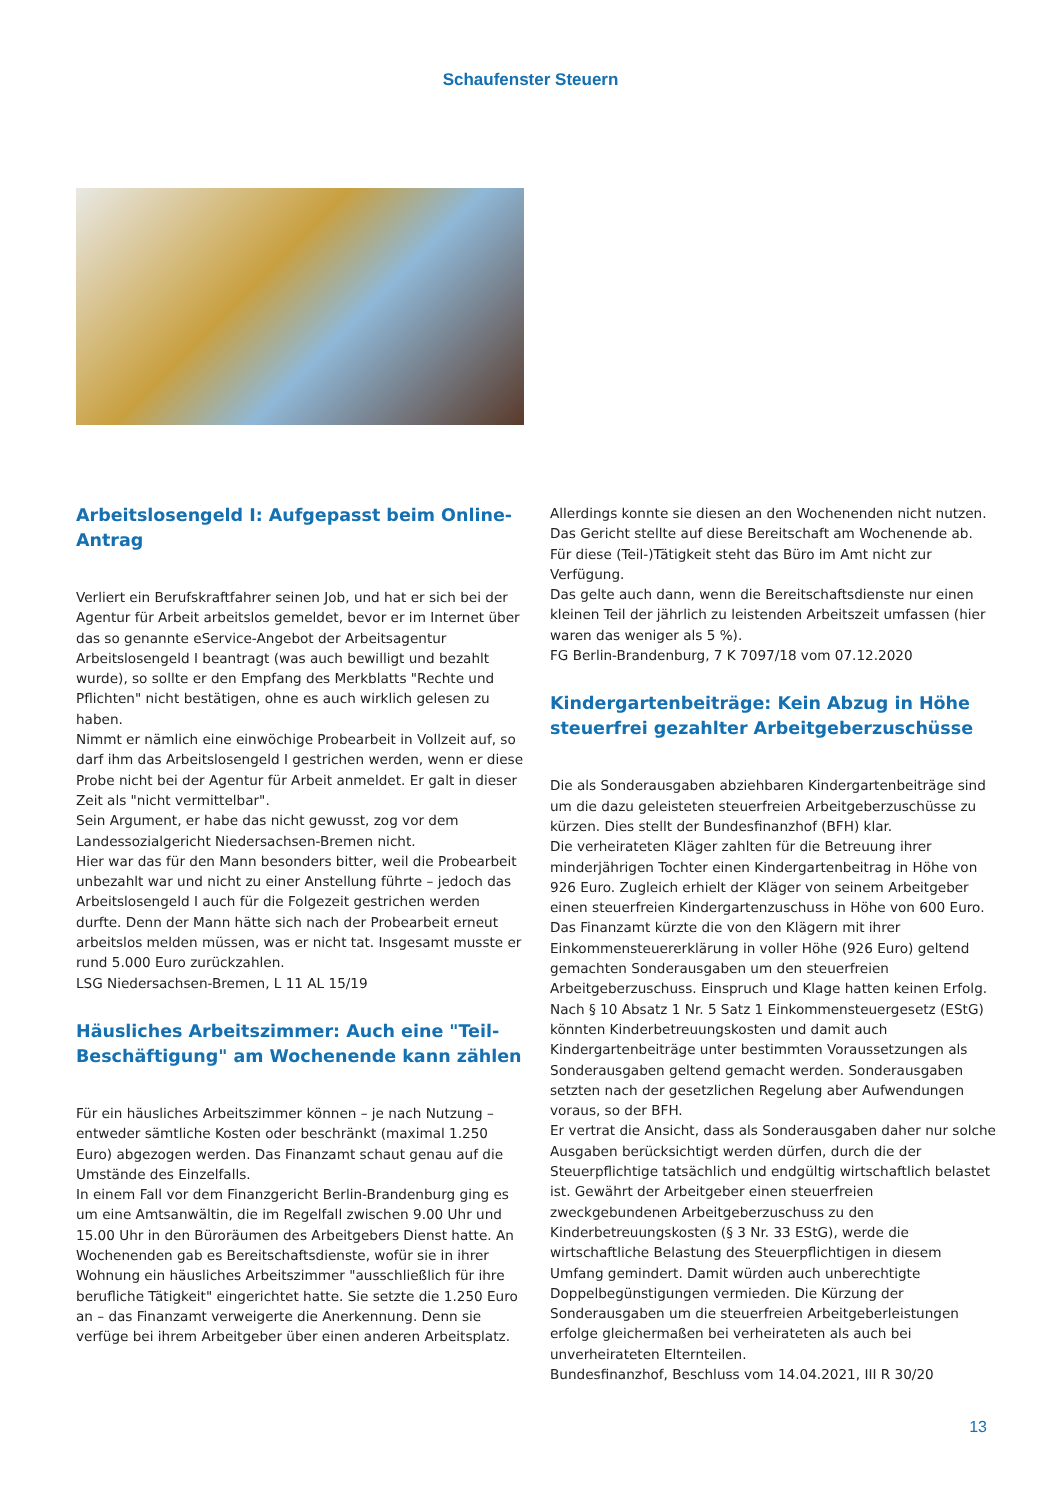Schaufenster Steuern
Arbeitslosengeld I: Aufgepasst beim Online-Antrag
Verliert ein Berufskraftfahrer seinen Job, und hat er sich bei der Agentur für Arbeit arbeitslos gemeldet, bevor er im Internet über das so genannte eService-Angebot der Arbeitsagentur Arbeitslosengeld I beantragt (was auch bewilligt und bezahlt wurde), so sollte er den Empfang des Merkblatts "Rechte und Pflichten" nicht bestätigen, ohne es auch wirklich gelesen zu haben.
Nimmt er nämlich eine einwöchige Probearbeit in Vollzeit auf, so darf ihm das Arbeitslosengeld I gestrichen werden, wenn er diese Probe nicht bei der Agentur für Arbeit anmeldet. Er galt in dieser Zeit als "nicht vermittelbar".
Sein Argument, er habe das nicht gewusst, zog vor dem Landessozialgericht Niedersachsen-Bremen nicht.
Hier war das für den Mann besonders bitter, weil die Probearbeit unbezahlt war und nicht zu einer Anstellung führte – jedoch das Arbeitslosengeld I auch für die Folgezeit gestrichen werden durfte. Denn der Mann hätte sich nach der Probearbeit erneut arbeitslos melden müssen, was er nicht tat. Insgesamt musste er rund 5.000 Euro zurückzahlen.
LSG Niedersachsen-Bremen, L 11 AL 15/19
Häusliches Arbeitszimmer: Auch eine "Teil-Beschäftigung" am Wochenende kann zählen
Für ein häusliches Arbeitszimmer können – je nach Nutzung – entweder sämtliche Kosten oder beschränkt (maximal 1.250 Euro) abgezogen werden. Das Finanzamt schaut genau auf die Umstände des Einzelfalls.
In einem Fall vor dem Finanzgericht Berlin-Brandenburg ging es um eine Amtsanwältin, die im Regelfall zwischen 9.00 Uhr und 15.00 Uhr in den Büroräumen des Arbeitgebers Dienst hatte. An Wochenenden gab es Bereitschaftsdienste, wofür sie in ihrer Wohnung ein häusliches Arbeitszimmer "ausschließlich für ihre berufliche Tätigkeit" eingerichtet hatte. Sie setzte die 1.250 Euro an – das Finanzamt verweigerte die Anerkennung. Denn sie verfüge bei ihrem Arbeitgeber über einen anderen Arbeitsplatz.
Allerdings konnte sie diesen an den Wochenenden nicht nutzen. Das Gericht stellte auf diese Bereitschaft am Wochenende ab. Für diese (Teil-)Tätigkeit steht das Büro im Amt nicht zur Verfügung.
Das gelte auch dann, wenn die Bereitschaftsdienste nur einen kleinen Teil der jährlich zu leistenden Arbeitszeit umfassen (hier waren das weniger als 5 %).
FG Berlin-Brandenburg, 7 K 7097/18 vom 07.12.2020
Kindergartenbeiträge: Kein Abzug in Höhe steuerfrei gezahlter Arbeitgeberzuschüsse
Die als Sonderausgaben abziehbaren Kindergartenbeiträge sind um die dazu geleisteten steuerfreien Arbeitgeberzuschüsse zu kürzen. Dies stellt der Bundesfinanzhof (BFH) klar.
Die verheirateten Kläger zahlten für die Betreuung ihrer minderjährigen Tochter einen Kindergartenbeitrag in Höhe von 926 Euro. Zugleich erhielt der Kläger von seinem Arbeitgeber einen steuerfreien Kindergartenzuschuss in Höhe von 600 Euro. Das Finanzamt kürzte die von den Klägern mit ihrer Einkommensteuererklärung in voller Höhe (926 Euro) geltend gemachten Sonderausgaben um den steuerfreien Arbeitgeberzuschuss. Einspruch und Klage hatten keinen Erfolg.
Nach § 10 Absatz 1 Nr. 5 Satz 1 Einkommensteuergesetz (EStG) könnten Kinderbetreuungskosten und damit auch Kindergartenbeiträge unter bestimmten Voraussetzungen als Sonderausgaben geltend gemacht werden. Sonderausgaben setzten nach der gesetzlichen Regelung aber Aufwendungen voraus, so der BFH.
Er vertrat die Ansicht, dass als Sonderausgaben daher nur solche Ausgaben berücksichtigt werden dürfen, durch die der Steuerpflichtige tatsächlich und endgültig wirtschaftlich belastet ist. Gewährt der Arbeitgeber einen steuerfreien zweckgebundenen Arbeitgeberzuschuss zu den Kinderbetreuungskosten (§ 3 Nr. 33 EStG), werde die wirtschaftliche Belastung des Steuerpflichtigen in diesem Umfang gemindert. Damit würden auch unberechtigte Doppelbegünstigungen vermieden. Die Kürzung der Sonderausgaben um die steuerfreien Arbeitgeberleistungen erfolge gleichermaßen bei verheirateten als auch bei unverheirateten Elternteilen.
Bundesfinanzhof, Beschluss vom 14.04.2021, III R 30/20
13